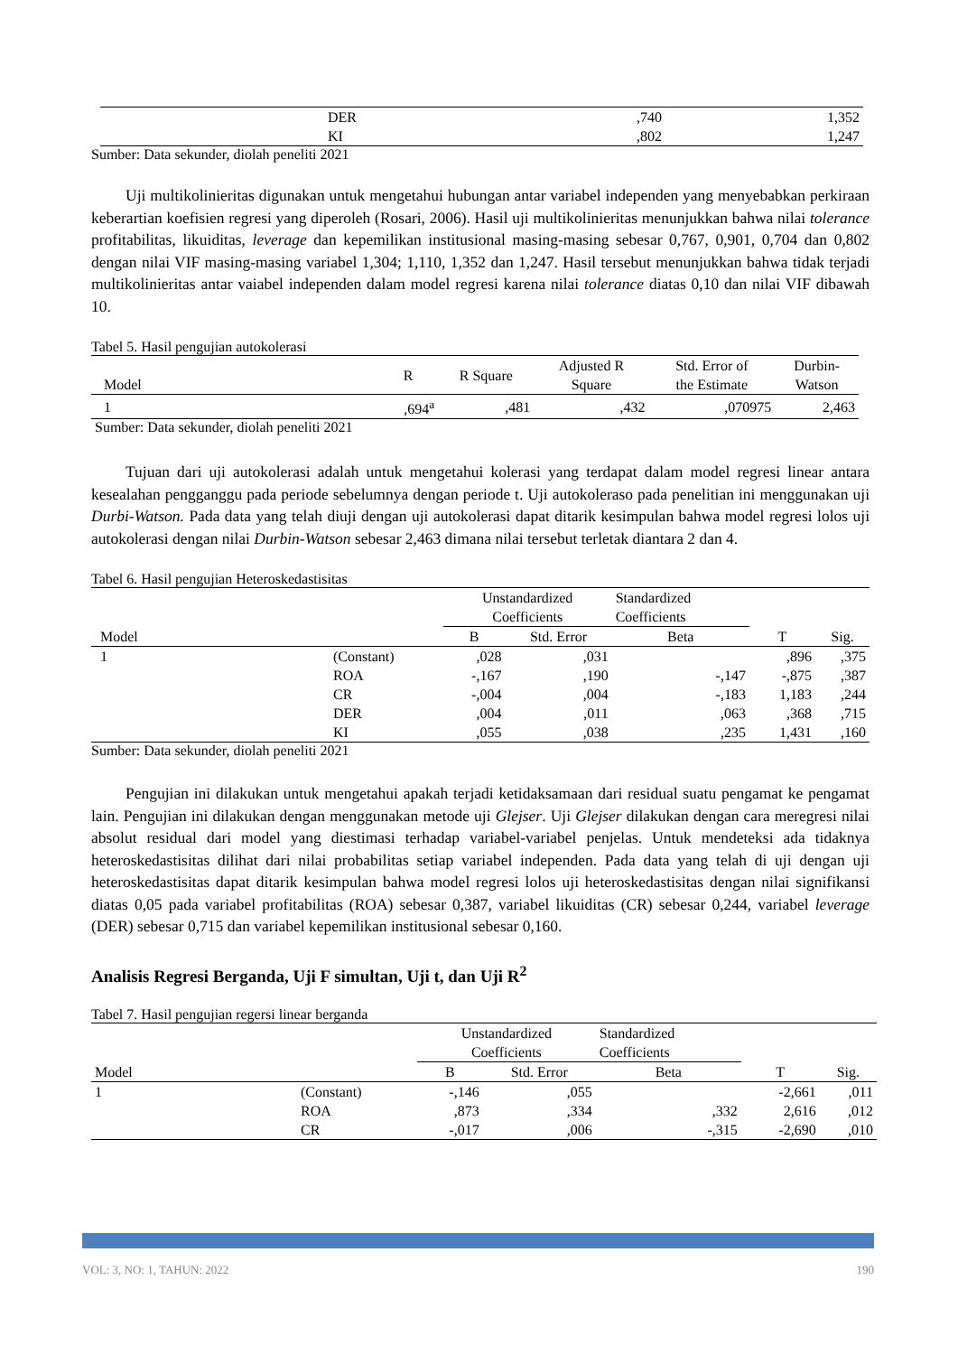| | DER | ,740 | 1,352 |
| | KI | ,802 | 1,247 |
Sumber: Data sekunder, diolah peneliti 2021
Uji multikolinieritas digunakan untuk mengetahui hubungan antar variabel independen yang menyebabkan perkiraan keberartian koefisien regresi yang diperoleh (Rosari, 2006). Hasil uji multikolinieritas menunjukkan bahwa nilai tolerance profitabilitas, likuiditas, leverage dan kepemilikan institusional masing-masing sebesar 0,767, 0,901, 0,704 dan 0,802 dengan nilai VIF masing-masing variabel 1,304; 1,110, 1,352 dan 1,247. Hasil tersebut menunjukkan bahwa tidak terjadi multikolinieritas antar vaiabel independen dalam model regresi karena nilai tolerance diatas 0,10 dan nilai VIF dibawah 10.
Tabel 5. Hasil pengujian autokolerasi
| Model | R | R Square | Adjusted R Square | Std. Error of the Estimate | Durbin- Watson |
| 1 | ,694<sup>a</sup> | ,481 | ,432 | ,070975 | 2,463 |
Sumber: Data sekunder, diolah peneliti 2021
Tujuan dari uji autokolerasi adalah untuk mengetahui kolerasi yang terdapat dalam model regresi linear antara kesealahan pengganggu pada periode sebelumnya dengan periode t. Uji autokoleraso pada penelitian ini menggunakan uji Durbi-Watson. Pada data yang telah diuji dengan uji autokolerasi dapat ditarik kesimpulan bahwa model regresi lolos uji autokolerasi dengan nilai Durbin-Watson sebesar 2,463 dimana nilai tersebut terletak diantara 2 dan 4.
Tabel 6. Hasil pengujian Heteroskedastisitas
| | | Unstandardized Coefficients | | Standardized Coefficients | | |
| Model | | B | Std. Error | Beta | T | Sig. |
| 1 | (Constant) | ,028 | ,031 | | ,896 | ,375 |
| | ROA | -,167 | ,190 | -,147 | -,875 | ,387 |
| | CR | -,004 | ,004 | -,183 | 1,183 | ,244 |
| | DER | ,004 | ,011 | ,063 | ,368 | ,715 |
| | KI | ,055 | ,038 | ,235 | 1,431 | ,160 |
Sumber: Data sekunder, diolah peneliti 2021
Pengujian ini dilakukan untuk mengetahui apakah terjadi ketidaksamaan dari residual suatu pengamat ke pengamat lain. Pengujian ini dilakukan dengan menggunakan metode uji Glejser. Uji Glejser dilakukan dengan cara meregresi nilai absolut residual dari model yang diestimasi terhadap variabel-variabel penjelas. Untuk mendeteksi ada tidaknya heteroskedastisitas dilihat dari nilai probabilitas setiap variabel independen. Pada data yang telah di uji dengan uji heteroskedastisitas dapat ditarik kesimpulan bahwa model regresi lolos uji heteroskedastisitas dengan nilai signifikansi diatas 0,05 pada variabel profitabilitas (ROA) sebesar 0,387, variabel likuiditas (CR) sebesar 0,244, variabel leverage (DER) sebesar 0,715 dan variabel kepemilikan institusional sebesar 0,160.
Analisis Regresi Berganda, Uji F simultan, Uji t, dan Uji R<sup>2</sup>
Tabel 7. Hasil pengujian regersi linear berganda
| | | Unstandardized Coefficients | | Standardized Coefficients | | |
| Model | | B | Std. Error | Beta | T | Sig. |
| 1 | (Constant) | -,146 | ,055 | | -2,661 | ,011 |
| | ROA | ,873 | ,334 | ,332 | 2,616 | ,012 |
| | CR | -,017 | ,006 | -,315 | -2,690 | ,010 |
VOL: 3, NO: 1, TAHUN: 2022 190